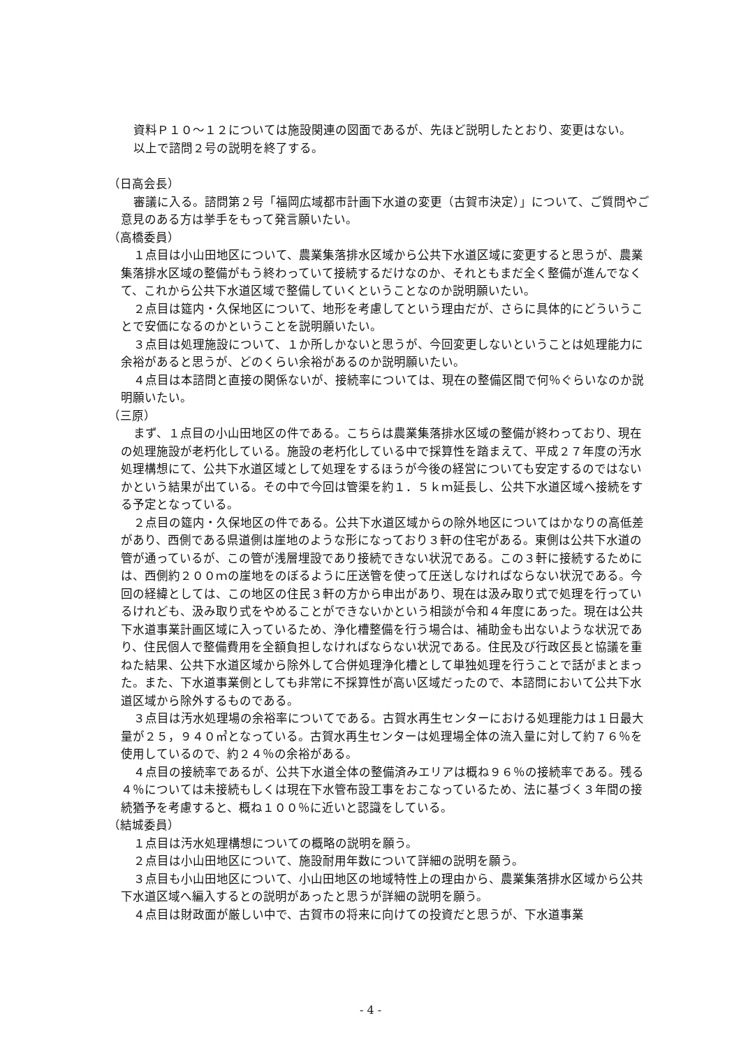資料Ｐ１０～１２については施設関連の図面であるが、先ほど説明したとおり、変更はない。
以上で諮問２号の説明を終了する。
（日高会長）
審議に入る。諮問第２号「福岡広域都市計画下水道の変更（古賀市決定）」について、ご質問やご意見のある方は挙手をもって発言願いたい。
（高橋委員）
１点目は小山田地区について、農業集落排水区域から公共下水道区域に変更すると思うが、農業集落排水区域の整備がもう終わっていて接続するだけなのか、それともまだ全く整備が進んでなくて、これから公共下水道区域で整備していくということなのか説明願いたい。
２点目は筵内・久保地区について、地形を考慮してという理由だが、さらに具体的にどういうことで安価になるのかということを説明願いたい。
３点目は処理施設について、１か所しかないと思うが、今回変更しないということは処理能力に余裕があると思うが、どのくらい余裕があるのか説明願いたい。
４点目は本諮問と直接の関係ないが、接続率については、現在の整備区間で何％ぐらいなのか説明願いたい。
（三原）
まず、１点目の小山田地区の件である。こちらは農業集落排水区域の整備が終わっており、現在の処理施設が老朽化している。施設の老朽化している中で採算性を踏まえて、平成２７年度の汚水処理構想にて、公共下水道区域として処理をするほうが今後の経営についても安定するのではないかという結果が出ている。その中で今回は管渠を約１．５ｋｍ延長し、公共下水道区域へ接続をする予定となっている。
２点目の筵内・久保地区の件である。公共下水道区域からの除外地区についてはかなりの高低差があり、西側である県道側は崖地のような形になっており３軒の住宅がある。東側は公共下水道の管が通っているが、この管が浅層埋設であり接続できない状況である。この３軒に接続するためには、西側約２００ｍの崖地をのぼるように圧送管を使って圧送しなければならない状況である。今回の経緯としては、この地区の住民３軒の方から申出があり、現在は汲み取り式で処理を行っているけれども、汲み取り式をやめることができないかという相談が令和４年度にあった。現在は公共下水道事業計画区域に入っているため、浄化槽整備を行う場合は、補助金も出ないような状況であり、住民個人で整備費用を全額負担しなければならない状況である。住民及び行政区長と協議を重ねた結果、公共下水道区域から除外して合併処理浄化槽として単独処理を行うことで話がまとまった。また、下水道事業側としても非常に不採算性が高い区域だったので、本諮問において公共下水道区域から除外するものである。
３点目は汚水処理場の余裕率についてである。古賀水再生センターにおける処理能力は１日最大量が２５，９４０㎥となっている。古賀水再生センターは処理場全体の流入量に対して約７６％を使用しているので、約２４％の余裕がある。
４点目の接続率であるが、公共下水道全体の整備済みエリアは概ね９６％の接続率である。残る４％については未接続もしくは現在下水管布設工事をおこなっているため、法に基づく３年間の接続猶予を考慮すると、概ね１００％に近いと認識をしている。
（結城委員）
１点目は汚水処理構想についての概略の説明を願う。
２点目は小山田地区について、施設耐用年数について詳細の説明を願う。
３点目も小山田地区について、小山田地区の地域特性上の理由から、農業集落排水区域から公共下水道区域へ編入するとの説明があったと思うが詳細の説明を願う。
４点目は財政面が厳しい中で、古賀市の将来に向けての投資だと思うが、下水道事業
- 4 -